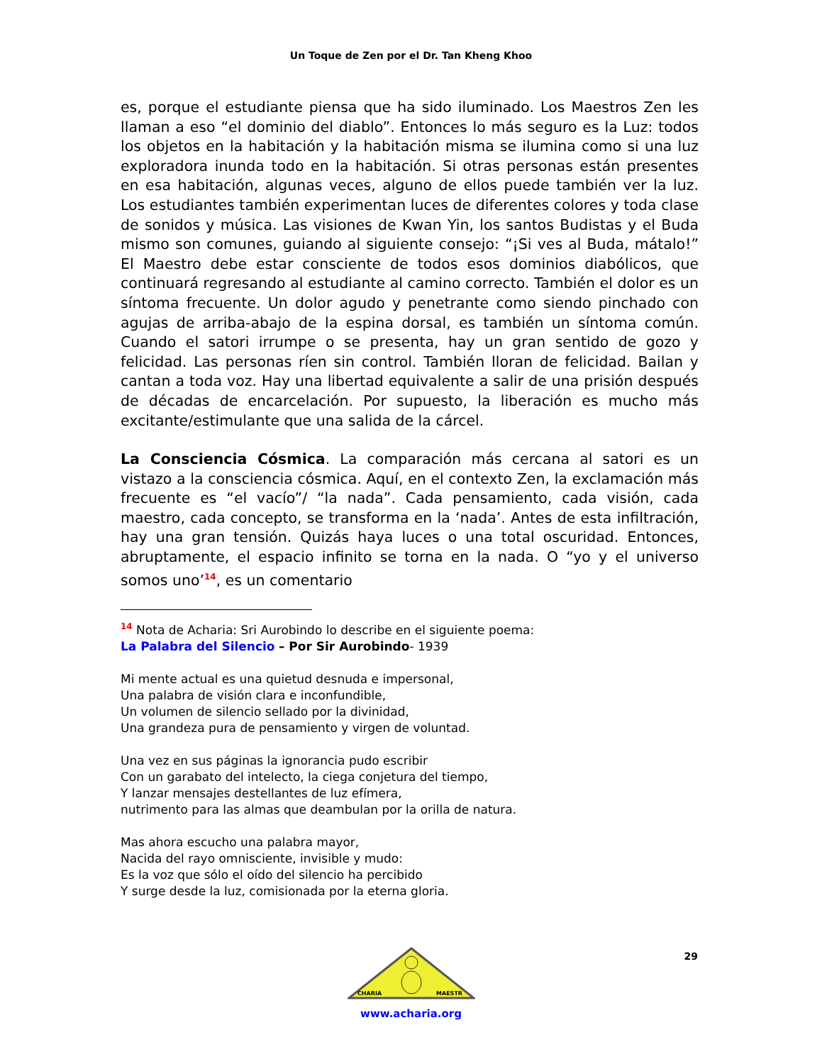Un Toque de Zen por el Dr. Tan Kheng Khoo
es, porque el estudiante piensa que ha sido iluminado. Los Maestros Zen les llaman a eso “el dominio del diablo”. Entonces lo más seguro es la Luz: todos los objetos en la habitación y la habitación misma se ilumina como si una luz exploradora inunda todo en la habitación. Si otras personas están presentes en esa habitación, algunas veces, alguno de ellos puede también ver la luz. Los estudiantes también experimentan luces de diferentes colores y toda clase de sonidos y música. Las visiones de Kwan Yin, los santos Budistas y el Buda mismo son comunes, guiando al siguiente consejo: “¡Si ves al Buda, mátalo!” El Maestro debe estar consciente de todos esos dominios diabólicos, que continuará regresando al estudiante al camino correcto. También el dolor es un síntoma frecuente. Un dolor agudo y penetrante como siendo pinchado con agujas de arriba-abajo de la espina dorsal, es también un síntoma común. Cuando el satori irrumpe o se presenta, hay un gran sentido de gozo y felicidad. Las personas ríen sin control. También lloran de felicidad. Bailan y cantan a toda voz. Hay una libertad equivalente a salir de una prisión después de décadas de encarcelación. Por supuesto, la liberación es mucho más excitante/estimulante que una salida de la cárcel.
La Consciencia Cósmica. La comparación más cercana al satori es un vistazo a la consciencia cósmica. Aquí, en el contexto Zen, la exclamación más frecuente es “el vacío”/ “la nada”. Cada pensamiento, cada visión, cada maestro, cada concepto, se transforma en la ‘nada’. Antes de esta infiltración, hay una gran tensión. Quizás haya luces o una total oscuridad. Entonces, abruptamente, el espacio infinito se torna en la nada. O “yo y el universo somos uno’<sup>14</sup>, es un comentario
<sup>14</sup> Nota de Acharia: Sri Aurobindo lo describe en el siguiente poema:
La Palabra del Silencio – Por Sir Aurobindo- 1939
Mi mente actual es una quietud desnuda e impersonal,
Una palabra de visión clara e inconfundible,
Un volumen de silencio sellado por la divinidad,
Una grandeza pura de pensamiento y virgen de voluntad.
Una vez en sus páginas la ignorancia pudo escribir
Con un garabato del intelecto, la ciega conjetura del tiempo,
Y lanzar mensajes destellantes de luz efímera,
nutrimento para las almas que deambulan por la orilla de natura.
Mas ahora escucho una palabra mayor,
Nacida del rayo omnisciente, invisible y mudo:
Es la voz que sólo el oído del silencio ha percibido
Y surge desde la luz, comisionada por la eterna gloria.
29
CHARIA
MAESTR
www.acharia.org